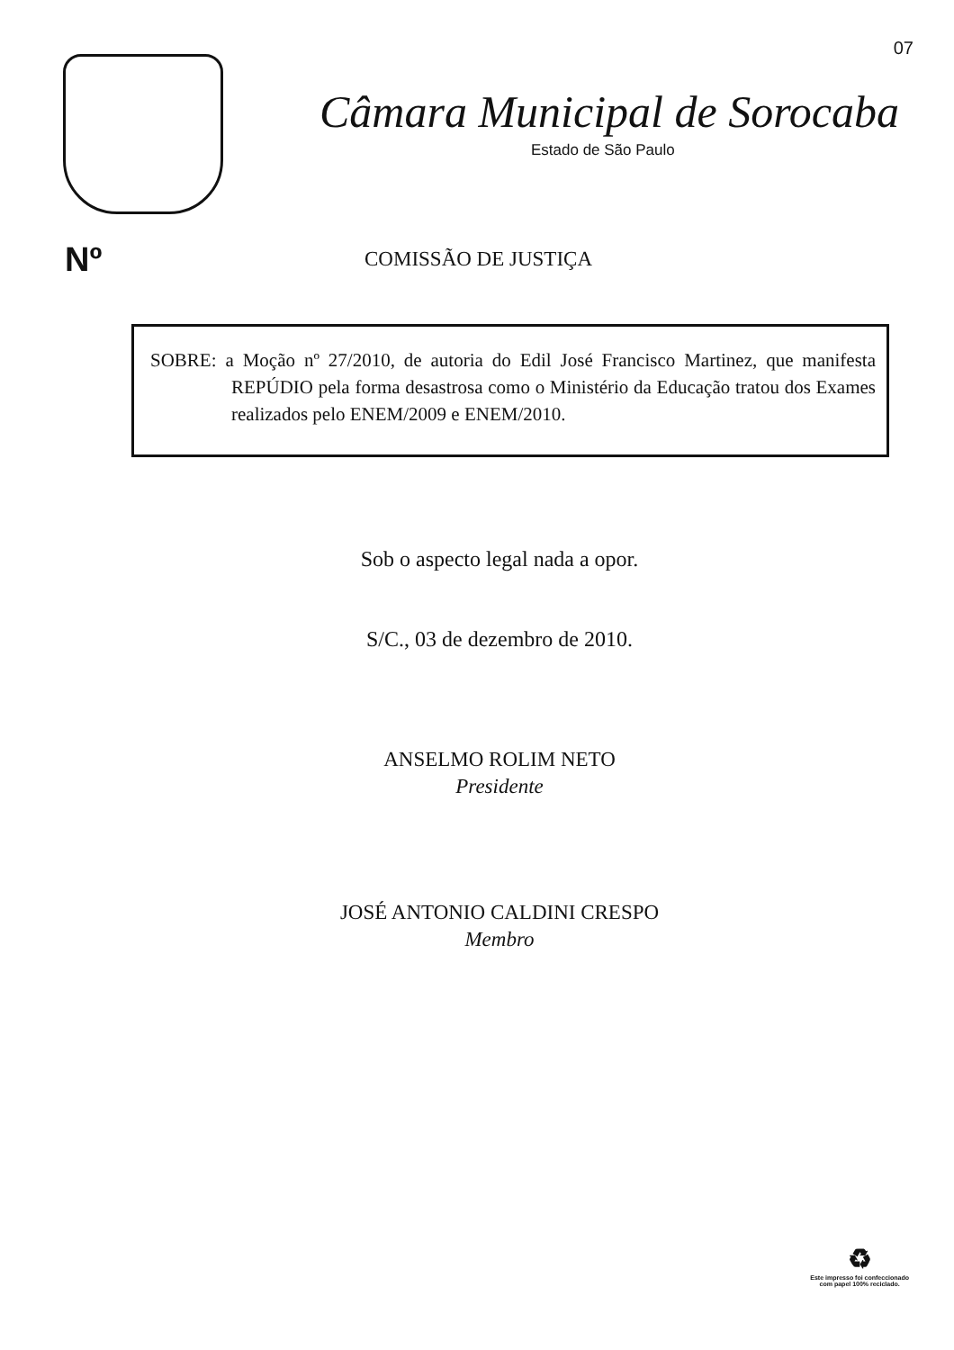07
Câmara Municipal de Sorocaba
Estado de São Paulo
Nº
COMISSÃO DE JUSTIÇA
SOBRE: a Moção nº 27/2010, de autoria do Edil José Francisco Martinez, que manifesta REPÚDIO pela forma desastrosa como o Ministério da Educação tratou dos Exames realizados pelo ENEM/2009 e ENEM/2010.
Sob o aspecto legal nada a opor.
S/C., 03 de dezembro de 2010.
ANSELMO ROLIM NETO
Presidente
JOSÉ ANTONIO CALDINI CRESPO
Membro
♻
Este impresso foi confeccionado
com papel 100% reciclado.